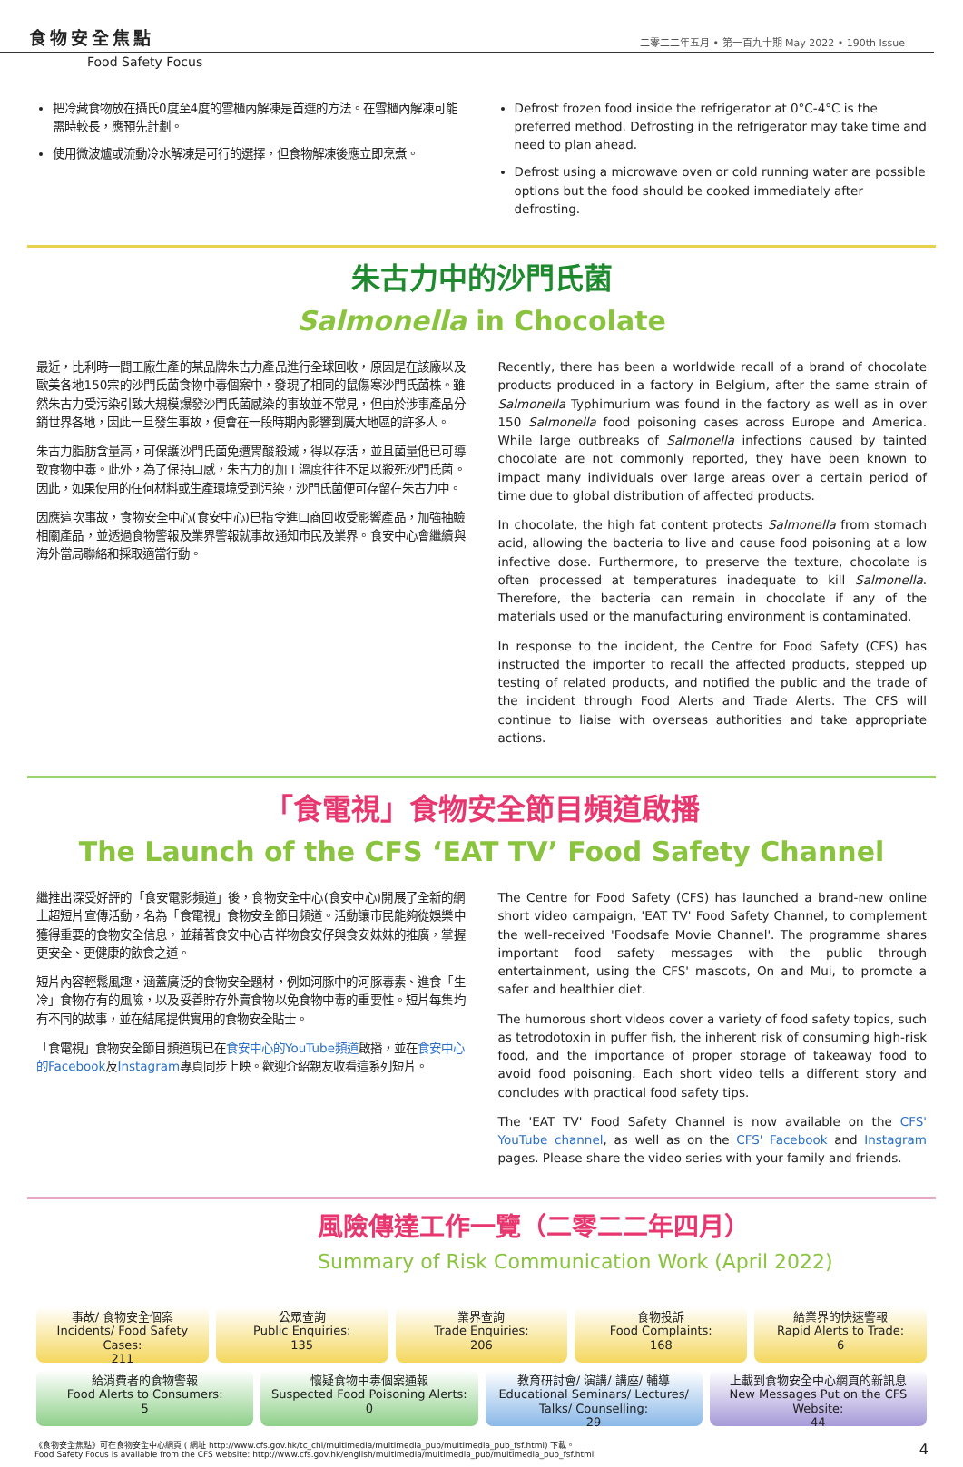食物安全焦點 二零二二年五月 • 第一百九十期 May 2022 • 190th Issue
Food Safety Focus
把冷藏食物放在攝氏0度至4度的雪櫃內解凍是首選的方法。在雪櫃內解凍可能需時較長，應預先計劃。
使用微波爐或流動冷水解凍是可行的選擇，但食物解凍後應立即烹煮。
Defrost frozen food inside the refrigerator at 0°C-4°C is the preferred method. Defrosting in the refrigerator may take time and need to plan ahead.
Defrost using a microwave oven or cold running water are possible options but the food should be cooked immediately after defrosting.
朱古力中的沙門氏菌
Salmonella in Chocolate
最近，比利時一間工廠生產的某品牌朱古力產品進行全球回收，原因是在該廠以及歐美各地150宗的沙門氏菌食物中毒個案中，發現了相同的鼠傷寒沙門氏菌株。雖然朱古力受污染引致大規模爆發沙門氏菌感染的事故並不常見，但由於涉事產品分銷世界各地，因此一旦發生事故，便會在一段時期內影響到廣大地區的許多人。
朱古力脂肪含量高，可保護沙門氏菌免遭胃酸殺滅，得以存活，並且菌量低已可導致食物中毒。此外，為了保持口感，朱古力的加工溫度往往不足以殺死沙門氏菌。因此，如果使用的任何材料或生產環境受到污染，沙門氏菌便可存留在朱古力中。
因應這次事故，食物安全中心(食安中心)已指令進口商回收受影響產品，加強抽驗相關產品，並透過食物警報及業界警報就事故通知市民及業界。食安中心會繼續與海外當局聯絡和採取適當行動。
Recently, there has been a worldwide recall of a brand of chocolate products produced in a factory in Belgium, after the same strain of Salmonella Typhimurium was found in the factory as well as in over 150 Salmonella food poisoning cases across Europe and America. While large outbreaks of Salmonella infections caused by tainted chocolate are not commonly reported, they have been known to impact many individuals over large areas over a certain period of time due to global distribution of affected products.
In chocolate, the high fat content protects Salmonella from stomach acid, allowing the bacteria to live and cause food poisoning at a low infective dose. Furthermore, to preserve the texture, chocolate is often processed at temperatures inadequate to kill Salmonella. Therefore, the bacteria can remain in chocolate if any of the materials used or the manufacturing environment is contaminated.
In response to the incident, the Centre for Food Safety (CFS) has instructed the importer to recall the affected products, stepped up testing of related products, and notified the public and the trade of the incident through Food Alerts and Trade Alerts. The CFS will continue to liaise with overseas authorities and take appropriate actions.
「食電視」食物安全節目頻道啟播
The Launch of the CFS ‘EAT TV’ Food Safety Channel
繼推出深受好評的「食安電影頻道」後，食物安全中心(食安中心)開展了全新的網上超短片宣傳活動，名為「食電視」食物安全節目頻道。活動讓市民能夠從娛樂中獲得重要的食物安全信息，並藉著食安中心吉祥物食安仔與食安妹妹的推廣，掌握更安全、更健康的飲食之道。
短片內容輕鬆風趣，涵蓋廣泛的食物安全題材，例如河豚中的河豚毒素、進食「生冷」食物存有的風險，以及妥善貯存外賣食物以免食物中毒的重要性。短片每集均有不同的故事，並在結尾提供實用的食物安全貼士。
「食電視」食物安全節目頻道現已在食安中心的YouTube頻道啟播，並在食安中心的Facebook及Instagram專頁同步上映。歡迎介紹親友收看這系列短片。
The Centre for Food Safety (CFS) has launched a brand-new online short video campaign, 'EAT TV' Food Safety Channel, to complement the well-received 'Foodsafe Movie Channel'. The programme shares important food safety messages with the public through entertainment, using the CFS' mascots, On and Mui, to promote a safer and healthier diet.
The humorous short videos cover a variety of food safety topics, such as tetrodotoxin in puffer fish, the inherent risk of consuming high-risk food, and the importance of proper storage of takeaway food to avoid food poisoning. Each short video tells a different story and concludes with practical food safety tips.
The 'EAT TV' Food Safety Channel is now available on the CFS' YouTube channel, as well as on the CFS' Facebook and Instagram pages. Please share the video series with your family and friends.
風險傳達工作一覽（二零二二年四月）
Summary of Risk Communication Work (April 2022)
事故/ 食物安全個案
Incidents/ Food Safety Cases:
211
公眾查詢
Public Enquiries:
135
業界查詢
Trade Enquiries:
206
食物投訴
Food Complaints:
168
給業界的快速警報
Rapid Alerts to Trade:
6
給消費者的食物警報
Food Alerts to Consumers:
5
懷疑食物中毒個案通報
Suspected Food Poisoning Alerts:
0
教育研討會/ 演講/ 講座/ 輔導
Educational Seminars/ Lectures/ Talks/ Counselling:
29
上載到食物安全中心網頁的新訊息
New Messages Put on the CFS Website:
44
《食物安全焦點》可在食物安全中心網頁 ( 網址 http://www.cfs.gov.hk/tc_chi/multimedia/multimedia_pub/multimedia_pub_fsf.html) 下載。
Food Safety Focus is available from the CFS website: http://www.cfs.gov.hk/english/multimedia/multimedia_pub/multimedia_pub_fsf.html
4